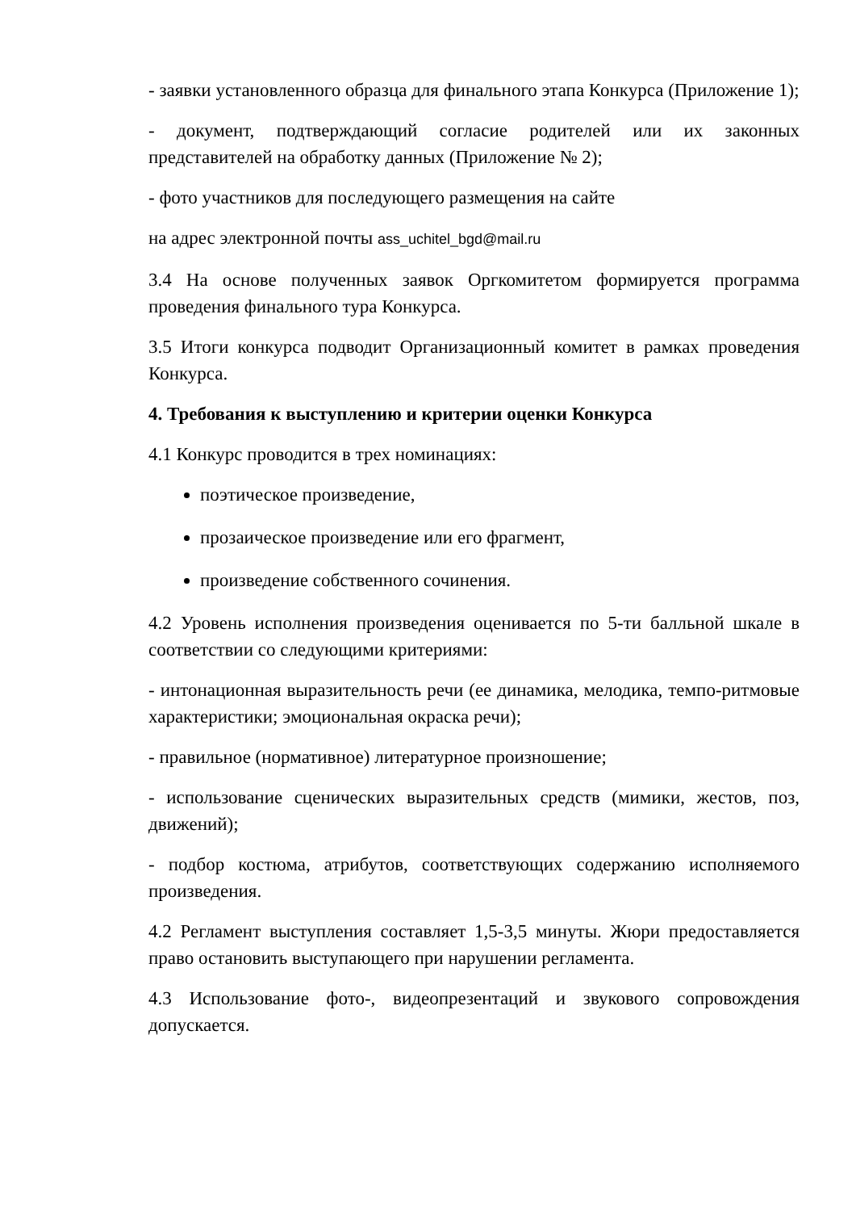- заявки установленного образца для финального этапа Конкурса (Приложение 1);
- документ, подтверждающий согласие родителей или их законных представителей на обработку данных (Приложение № 2);
- фото участников для последующего размещения на сайте
на адрес электронной почты ass_uchitel_bgd@mail.ru
3.4 На основе полученных заявок Оргкомитетом формируется программа проведения финального тура Конкурса.
3.5 Итоги конкурса подводит Организационный комитет в рамках проведения Конкурса.
4. Требования к выступлению и критерии оценки Конкурса
4.1 Конкурс проводится в трех номинациях:
поэтическое произведение,
прозаическое произведение или его фрагмент,
произведение собственного сочинения.
4.2 Уровень исполнения произведения оценивается по 5-ти балльной шкале в соответствии со следующими критериями:
- интонационная выразительность речи (ее динамика, мелодика, темпо-ритмовые характеристики; эмоциональная окраска речи);
- правильное (нормативное) литературное произношение;
- использование сценических выразительных средств (мимики, жестов, поз, движений);
- подбор костюма, атрибутов, соответствующих содержанию исполняемого произведения.
4.2 Регламент выступления составляет 1,5-3,5 минуты. Жюри предоставляется право остановить выступающего при нарушении регламента.
4.3 Использование фото-, видеопрезентаций и звукового сопровождения допускается.